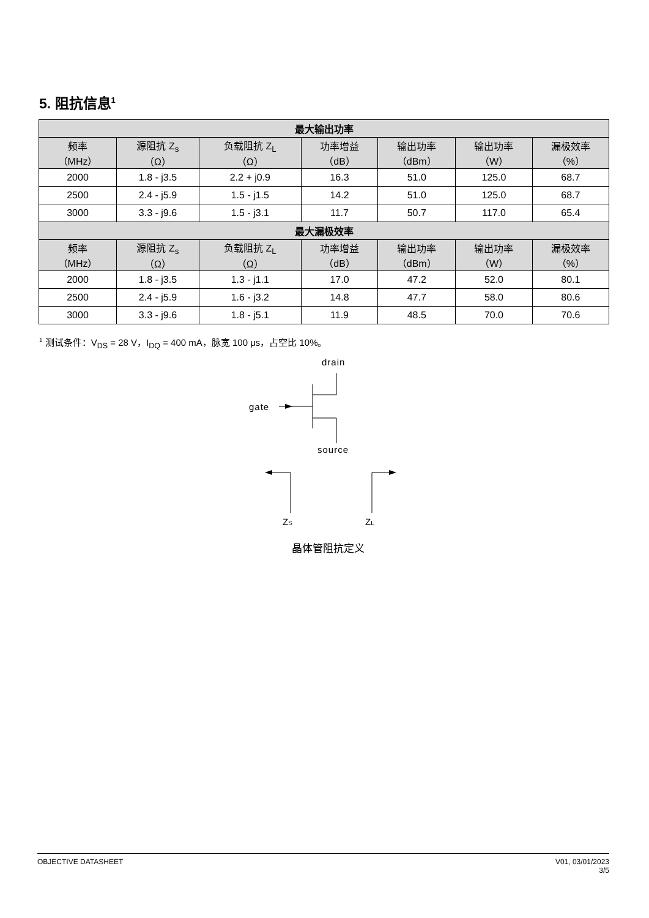5. 阻抗信息<sup>1</sup>
| 最大输出功率 | | | | | | |
| --- | --- | --- | --- | --- | --- | --- |
| 频率 （MHz） | 源阻抗 Z<sub>s</sub> （Ω） | 负载阻抗 Z<sub>L</sub> （Ω） | 功率增益 （dB） | 输出功率 （dBm） | 输出功率 （W） | 漏极效率 （%） |
| 2000 | 1.8 - j3.5 | 2.2 + j0.9 | 16.3 | 51.0 | 125.0 | 68.7 |
| 2500 | 2.4 - j5.9 | 1.5 - j1.5 | 14.2 | 51.0 | 125.0 | 68.7 |
| 3000 | 3.3 - j9.6 | 1.5 - j3.1 | 11.7 | 50.7 | 117.0 | 65.4 |
| 最大漏极效率 | | | | | | |
| 频率 （MHz） | 源阻抗 Z<sub>s</sub> （Ω） | 负载阻抗 Z<sub>L</sub> （Ω） | 功率增益 （dB） | 输出功率 （dBm） | 输出功率 （W） | 漏极效率 （%） |
| 2000 | 1.8 - j3.5 | 1.3 - j1.1 | 17.0 | 47.2 | 52.0 | 80.1 |
| 2500 | 2.4 - j5.9 | 1.6 - j3.2 | 14.8 | 47.7 | 58.0 | 80.6 |
| 3000 | 3.3 - j9.6 | 1.8 - j5.1 | 11.9 | 48.5 | 70.0 | 70.6 |
<sup>1</sup> 测试条件：V<sub>DS</sub> = 28 V，I<sub>DQ</sub> = 400 mA，脉宽 100 μs，占空比 10%。
drain
gate
source
ZS
ZL
晶体管阻抗定义
OBJECTIVE DATASHEET V01, 03/01/2023
3/5